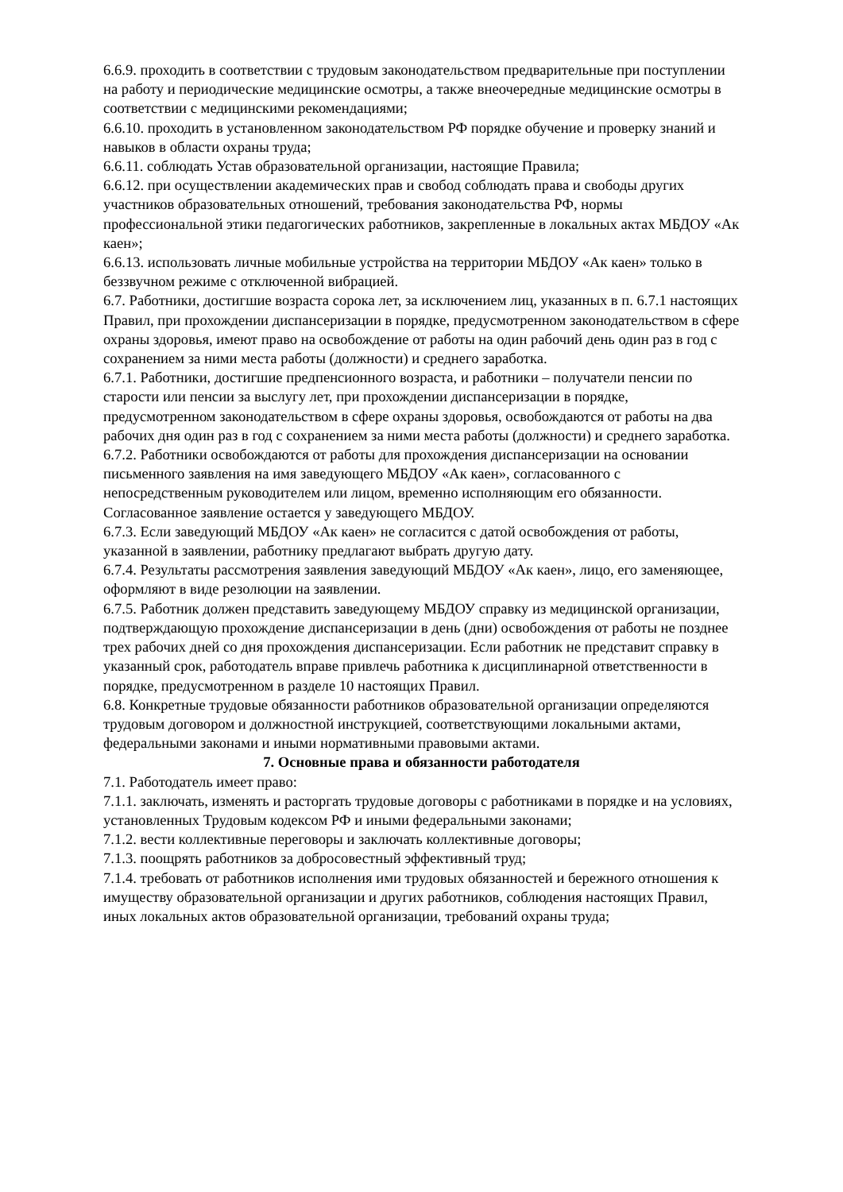6.6.9. проходить в соответствии с трудовым законодательством предварительные при поступлении на работу и периодические медицинские осмотры, а также внеочередные медицинские осмотры в соответствии с медицинскими рекомендациями;
6.6.10. проходить в установленном законодательством РФ порядке обучение и проверку знаний и навыков в области охраны труда;
6.6.11. соблюдать Устав образовательной организации, настоящие Правила;
6.6.12. при осуществлении академических прав и свобод соблюдать права и свободы других участников образовательных отношений, требования законодательства РФ, нормы профессиональной этики педагогических работников, закрепленные в локальных актах МБДОУ «Ак каен»;
6.6.13. использовать личные мобильные устройства на территории МБДОУ «Ак каен» только в беззвучном режиме с отключенной вибрацией.
6.7. Работники, достигшие возраста сорока лет, за исключением лиц, указанных в п. 6.7.1 настоящих Правил, при прохождении диспансеризации в порядке, предусмотренном законодательством в сфере охраны здоровья, имеют право на освобождение от работы на один рабочий день один раз в год с сохранением за ними места работы (должности) и среднего заработка.
6.7.1. Работники, достигшие предпенсионного возраста, и работники – получатели пенсии по старости или пенсии за выслугу лет, при прохождении диспансеризации в порядке, предусмотренном законодательством в сфере охраны здоровья, освобождаются от работы на два рабочих дня один раз в год с сохранением за ними места работы (должности) и среднего заработка.
6.7.2. Работники освобождаются от работы для прохождения диспансеризации на основании письменного заявления на имя заведующего МБДОУ «Ак каен», согласованного с непосредственным руководителем или лицом, временно исполняющим его обязанности. Согласованное заявление остается у заведующего МБДОУ.
6.7.3. Если заведующий МБДОУ «Ак каен» не согласится с датой освобождения от работы, указанной в заявлении, работнику предлагают выбрать другую дату.
6.7.4. Результаты рассмотрения заявления заведующий МБДОУ «Ак каен», лицо, его заменяющее, оформляют в виде резолюции на заявлении.
6.7.5. Работник должен представить заведующему МБДОУ справку из медицинской организации, подтверждающую прохождение диспансеризации в день (дни) освобождения от работы не позднее трех рабочих дней со дня прохождения диспансеризации. Если работник не представит справку в указанный срок, работодатель вправе привлечь работника к дисциплинарной ответственности в порядке, предусмотренном в разделе 10 настоящих Правил.
6.8. Конкретные трудовые обязанности работников образовательной организации определяются трудовым договором и должностной инструкцией, соответствующими локальными актами, федеральными законами и иными нормативными правовыми актами.
7. Основные права и обязанности работодателя
7.1. Работодатель имеет право:
7.1.1. заключать, изменять и расторгать трудовые договоры с работниками в порядке и на условиях, установленных Трудовым кодексом РФ и иными федеральными законами;
7.1.2. вести коллективные переговоры и заключать коллективные договоры;
7.1.3. поощрять работников за добросовестный эффективный труд;
7.1.4. требовать от работников исполнения ими трудовых обязанностей и бережного отношения к имуществу образовательной организации и других работников, соблюдения настоящих Правил, иных локальных актов образовательной организации, требований охраны труда;